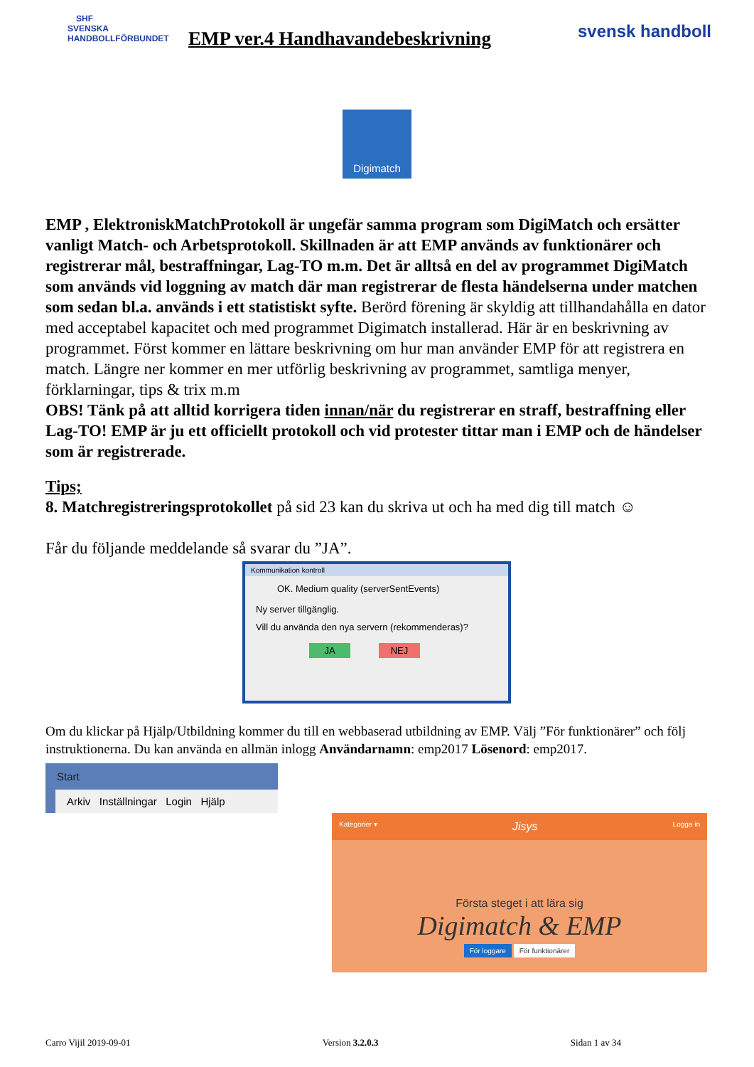SHF
SVENSKA HANDBOLLFÖRBUNDET
EMP ver.4 Handhavandebeskrivning
svensk handboll
Digimatch
EMP , ElektroniskMatchProtokoll är ungefär samma program som DigiMatch och ersätter vanligt Match- och Arbetsprotokoll. Skillnaden är att EMP används av funktionärer och registrerar mål, bestraffningar, Lag-TO m.m. Det är alltså en del av programmet DigiMatch som används vid loggning av match där man registrerar de flesta händelserna under matchen som sedan bl.a. används i ett statistiskt syfte. Berörd förening är skyldig att tillhandahålla en dator med acceptabel kapacitet och med programmet Digimatch installerad. Här är en beskrivning av programmet. Först kommer en lättare beskrivning om hur man använder EMP för att registrera en match. Längre ner kommer en mer utförlig beskrivning av programmet, samtliga menyer, förklarningar, tips & trix m.m
OBS! Tänk på att alltid korrigera tiden innan/när du registrerar en straff, bestraffning eller Lag-TO! EMP är ju ett officiellt protokoll och vid protester tittar man i EMP och de händelser som är registrerade.
Tips;
8. Matchregistreringsprotokollet på sid 23 kan du skriva ut och ha med dig till match ☺
Får du följande meddelande så svarar du ”JA”.
Kommunikation kontroll
OK. Medium quality (serverSentEvents)
Ny server tillgänglig.
Vill du använda den nya servern (rekommenderas)?
JA NEJ
Om du klickar på Hjälp/Utbildning kommer du till en webbaserad utbildning av EMP. Välj ”För funktionärer” och följ instruktionerna. Du kan använda en allmän inlogg Användarnamn: emp2017 Lösenord: emp2017.
Start
Arkiv Inställningar Login Hjälp
Kategorier ▾ Jisys Logga in
Första steget i att lära sig
Digimatch & EMP
För loggare För funktionärer
Carro Vijil 2019-09-01 Version 3.2.0.3 Sidan 1 av 34